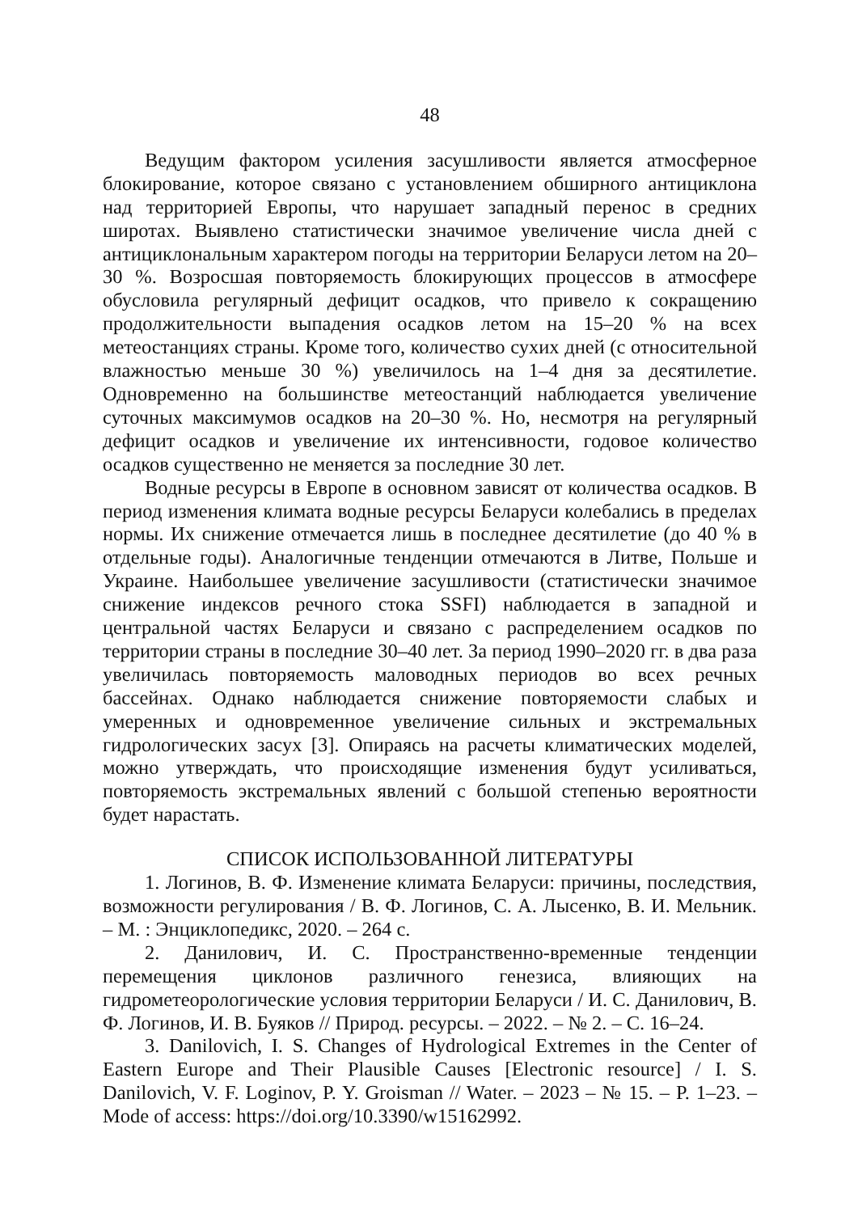48
Ведущим фактором усиления засушливости является атмосферное блокирование, которое связано с установлением обширного антициклона над территорией Европы, что нарушает западный перенос в средних широтах. Выявлено статистически значимое увеличение числа дней с антициклональным характером погоды на территории Беларуси летом на 20–30 %. Возросшая повторяемость блокирующих процессов в атмосфере обусловила регулярный дефицит осадков, что привело к сокращению продолжительности выпадения осадков летом на 15–20 % на всех метеостанциях страны. Кроме того, количество сухих дней (с относительной влажностью меньше 30 %) увеличилось на 1–4 дня за десятилетие. Одновременно на большинстве метеостанций наблюдается увеличение суточных максимумов осадков на 20–30 %. Но, несмотря на регулярный дефицит осадков и увеличение их интенсивности, годовое количество осадков существенно не меняется за последние 30 лет.
Водные ресурсы в Европе в основном зависят от количества осадков. В период изменения климата водные ресурсы Беларуси колебались в пределах нормы. Их снижение отмечается лишь в последнее десятилетие (до 40 % в отдельные годы). Аналогичные тенденции отмечаются в Литве, Польше и Украине. Наибольшее увеличение засушливости (статистически значимое снижение индексов речного стока SSFI) наблюдается в западной и центральной частях Беларуси и связано с распределением осадков по территории страны в последние 30–40 лет. За период 1990–2020 гг. в два раза увеличилась повторяемость маловодных периодов во всех речных бассейнах. Однако наблюдается снижение повторяемости слабых и умеренных и одновременное увеличение сильных и экстремальных гидрологических засух [3]. Опираясь на расчеты климатических моделей, можно утверждать, что происходящие изменения будут усиливаться, повторяемость экстремальных явлений с большой степенью вероятности будет нарастать.
СПИСОК ИСПОЛЬЗОВАННОЙ ЛИТЕРАТУРЫ
1. Логинов, В. Ф. Изменение климата Беларуси: причины, последствия, возможности регулирования / В. Ф. Логинов, С. А. Лысенко, В. И. Мельник. – М. : Энциклопедикс, 2020. – 264 с.
2. Данилович, И. С. Пространственно-временные тенденции перемещения циклонов различного генезиса, влияющих на гидрометеорологические условия территории Беларуси / И. С. Данилович, В. Ф. Логинов, И. В. Буяков // Природ. ресурсы. – 2022. – № 2. – С. 16–24.
3. Danilovich, I. S. Changes of Hydrological Extremes in the Center of Eastern Europe and Their Plausible Causes [Electronic resource] / I. S. Danilovich, V. F. Loginov, P. Y. Groisman // Water. – 2023 – № 15. – P. 1–23. – Mode of access: https://doi.org/10.3390/w15162992.